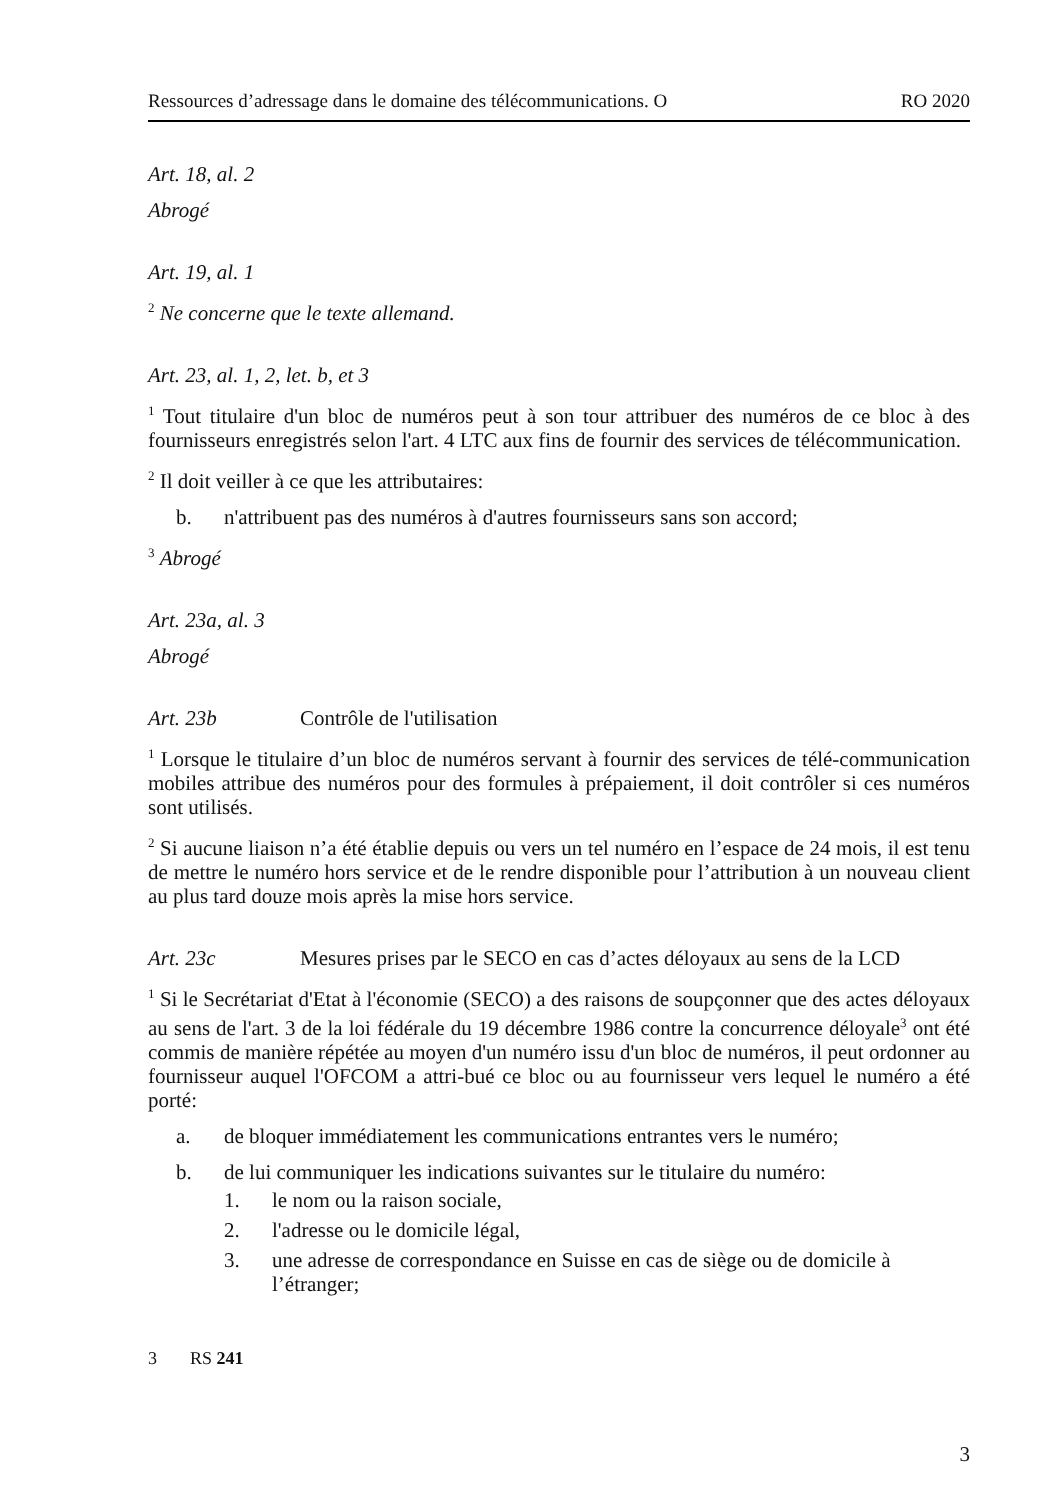Ressources d’adressage dans le domaine des télécommunications. O RO 2020
Art. 18, al. 2
Abrogé
Art. 19, al. 1
<sup>2</sup> Ne concerne que le texte allemand.
Art. 23, al. 1, 2, let. b, et 3
<sup>1</sup> Tout titulaire d'un bloc de numéros peut à son tour attribuer des numéros de ce bloc à des fournisseurs enregistrés selon l'art. 4 LTC aux fins de fournir des services de télécommunication.
<sup>2</sup> Il doit veiller à ce que les attributaires:
b. n'attribuent pas des numéros à d'autres fournisseurs sans son accord;
<sup>3</sup> Abrogé
Art. 23a, al. 3
Abrogé
Art. 23b Contrôle de l'utilisation
<sup>1</sup> Lorsque le titulaire d’un bloc de numéros servant à fournir des services de télé-communication mobiles attribue des numéros pour des formules à prépaiement, il doit contrôler si ces numéros sont utilisés.
<sup>2</sup> Si aucune liaison n’a été établie depuis ou vers un tel numéro en l’espace de 24 mois, il est tenu de mettre le numéro hors service et de le rendre disponible pour l’attribution à un nouveau client au plus tard douze mois après la mise hors service.
Art. 23c Mesures prises par le SECO en cas d’actes déloyaux au sens de la LCD
<sup>1</sup> Si le Secrétariat d'Etat à l'économie (SECO) a des raisons de soupçonner que des actes déloyaux au sens de l'art. 3 de la loi fédérale du 19 décembre 1986 contre la concurrence déloyale<sup>3</sup> ont été commis de manière répétée au moyen d'un numéro issu d'un bloc de numéros, il peut ordonner au fournisseur auquel l'OFCOM a attri-bué ce bloc ou au fournisseur vers lequel le numéro a été porté:
a. de bloquer immédiatement les communications entrantes vers le numéro;
b. de lui communiquer les indications suivantes sur le titulaire du numéro:
1. le nom ou la raison sociale,
2. l'adresse ou le domicile légal,
3. une adresse de correspondance en Suisse en cas de siège ou de domicile à l’étranger;
3 RS 241
3